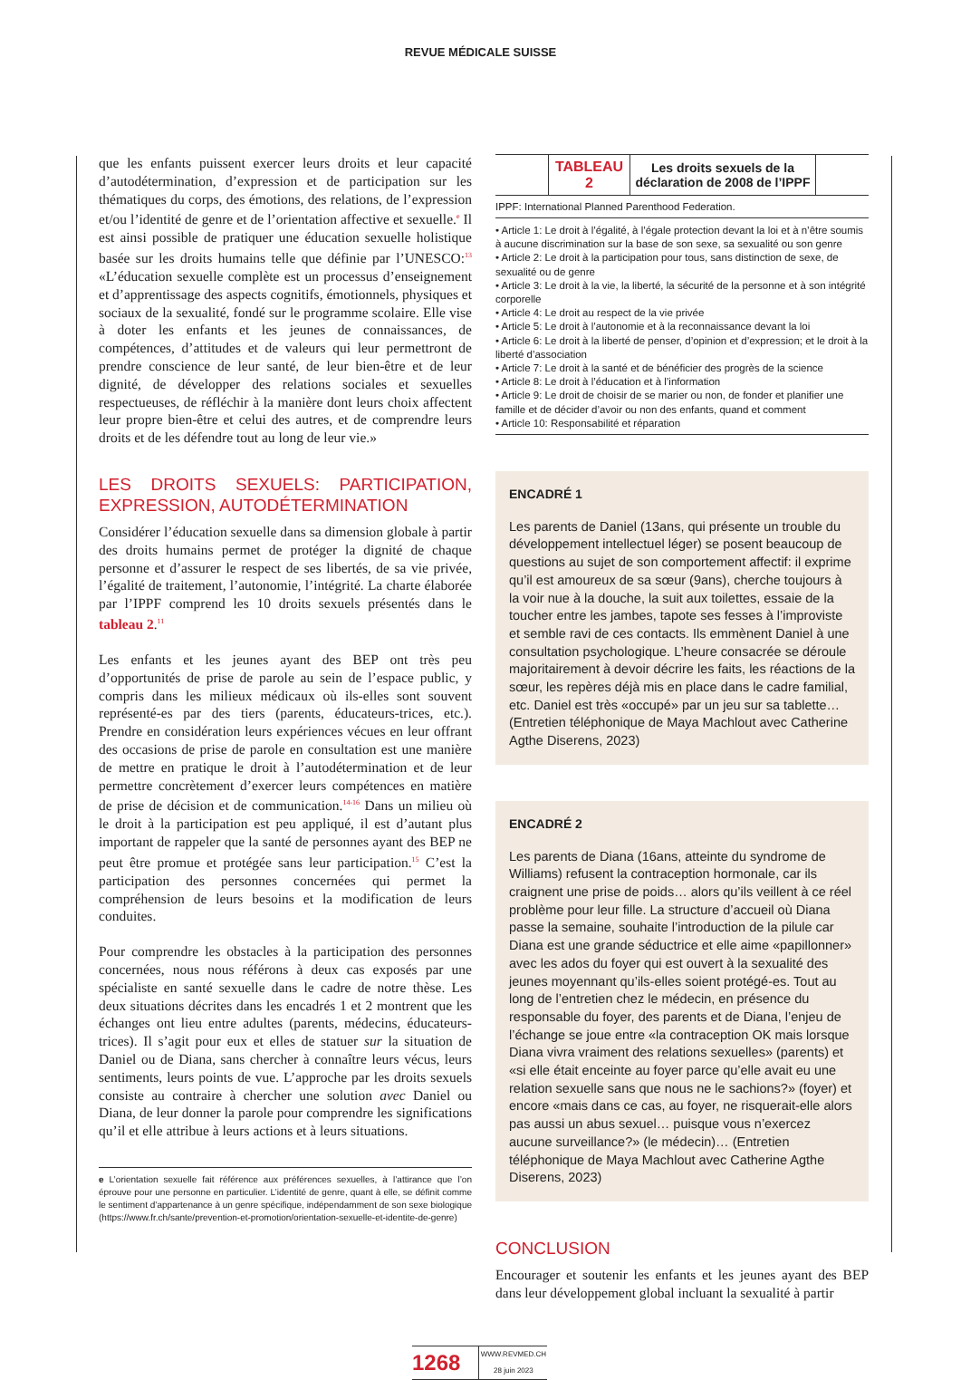REVUE MÉDICALE SUISSE
que les enfants puissent exercer leurs droits et leur capacité d’autodétermination, d’expression et de participation sur les thématiques du corps, des émotions, des relations, de l’expression et/ou l’identité de genre et de l’orientation affective et sexuelle.<sup>e</sup> Il est ainsi possible de pratiquer une éducation sexuelle holistique basée sur les droits humains telle que définie par l’UNESCO:<sup>13</sup> «L’éducation sexuelle complète est un processus d’enseignement et d’apprentissage des aspects cognitifs, émotionnels, physiques et sociaux de la sexualité, fondé sur le programme scolaire. Elle vise à doter les enfants et les jeunes de connaissances, de compétences, d’attitudes et de valeurs qui leur permettront de prendre conscience de leur santé, de leur bien-être et de leur dignité, de développer des relations sociales et sexuelles respectueuses, de réfléchir à la manière dont leurs choix affectent leur propre bien-être et celui des autres, et de comprendre leurs droits et de les défendre tout au long de leur vie.»
LES DROITS SEXUELS: PARTICIPATION, EXPRESSION, AUTODÉTERMINATION
Considérer l’éducation sexuelle dans sa dimension globale à partir des droits humains permet de protéger la dignité de chaque personne et d’assurer le respect de ses libertés, de sa vie privée, l’égalité de traitement, l’autonomie, l’intégrité. La charte élaborée par l’IPPF comprend les 10 droits sexuels présentés dans le tableau 2.<sup>11</sup>
Les enfants et les jeunes ayant des BEP ont très peu d’opportunités de prise de parole au sein de l’espace public, y compris dans les milieux médicaux où ils-elles sont souvent représenté-es par des tiers (parents, éducateurs-trices, etc.). Prendre en considération leurs expériences vécues en leur offrant des occasions de prise de parole en consultation est une manière de mettre en pratique le droit à l’autodétermination et de leur permettre concrètement d’exercer leurs compétences en matière de prise de décision et de communication.<sup>14-16</sup> Dans un milieu où le droit à la participation est peu appliqué, il est d’autant plus important de rappeler que la santé de personnes ayant des BEP ne peut être promue et protégée sans leur participation.<sup>15</sup> C’est la participation des personnes concernées qui permet la compréhension de leurs besoins et la modification de leurs conduites.
Pour comprendre les obstacles à la participation des personnes concernées, nous nous référons à deux cas exposés par une spécialiste en santé sexuelle dans le cadre de notre thèse. Les deux situations décrites dans les encadrés 1 et 2 montrent que les échanges ont lieu entre adultes (parents, médecins, éducateurs-trices). Il s’agit pour eux et elles de statuer sur la situation de Daniel ou de Diana, sans chercher à connaître leurs vécus, leurs sentiments, leurs points de vue. L’approche par les droits sexuels consiste au contraire à chercher une solution avec Daniel ou Diana, de leur donner la parole pour comprendre les significations qu’il et elle attribue à leurs actions et à leurs situations.
e L’orientation sexuelle fait référence aux préférences sexuelles, à l’attirance que l’on éprouve pour une personne en particulier. L’identité de genre, quant à elle, se définit comme le sentiment d’appartenance à un genre spécifique, indépendamment de son sexe biologique (https://www.fr.ch/sante/prevention-et-promotion/orientation-sexuelle-et-identite-de-genre)
| | TABLEAU 2 | Les droits sexuels de la déclaration de 2008 de l’IPPF | |
IPPF: International Planned Parenthood Federation.
• Article 1: Le droit à l’égalité, à l’égale protection devant la loi et à n’être soumis à aucune discrimination sur la base de son sexe, sa sexualité ou son genre
• Article 2: Le droit à la participation pour tous, sans distinction de sexe, de sexualité ou de genre
• Article 3: Le droit à la vie, la liberté, la sécurité de la personne et à son intégrité corporelle
• Article 4: Le droit au respect de la vie privée
• Article 5: Le droit à l’autonomie et à la reconnaissance devant la loi
• Article 6: Le droit à la liberté de penser, d’opinion et d’expression; et le droit à la liberté d’association
• Article 7: Le droit à la santé et de bénéficier des progrès de la science
• Article 8: Le droit à l’éducation et à l’information
• Article 9: Le droit de choisir de se marier ou non, de fonder et planifier une famille et de décider d’avoir ou non des enfants, quand et comment
• Article 10: Responsabilité et réparation
ENCADRÉ 1
Les parents de Daniel (13ans, qui présente un trouble du développement intellectuel léger) se posent beaucoup de questions au sujet de son comportement affectif: il exprime qu’il est amoureux de sa sœur (9ans), cherche toujours à la voir nue à la douche, la suit aux toilettes, essaie de la toucher entre les jambes, tapote ses fesses à l’improviste et semble ravi de ces contacts. Ils emmènent Daniel à une consultation psychologique. L’heure consacrée se déroule majoritairement à devoir décrire les faits, les réactions de la sœur, les repères déjà mis en place dans le cadre familial, etc. Daniel est très «occupé» par un jeu sur sa tablette… (Entretien téléphonique de Maya Machlout avec Catherine Agthe Diserens, 2023)
ENCADRÉ 2
Les parents de Diana (16ans, atteinte du syndrome de Williams) refusent la contraception hormonale, car ils craignent une prise de poids… alors qu’ils veillent à ce réel problème pour leur fille. La structure d’accueil où Diana passe la semaine, souhaite l’introduction de la pilule car Diana est une grande séductrice et elle aime «papillonner» avec les ados du foyer qui est ouvert à la sexualité des jeunes moyennant qu’ils-elles soient protégé-es. Tout au long de l’entretien chez le médecin, en présence du responsable du foyer, des parents et de Diana, l’enjeu de l’échange se joue entre «la contraception OK mais lorsque Diana vivra vraiment des relations sexuelles» (parents) et «si elle était enceinte au foyer parce qu’elle avait eu une relation sexuelle sans que nous ne le sachions?» (foyer) et encore «mais dans ce cas, au foyer, ne risquerait-elle alors pas aussi un abus sexuel… puisque vous n’exercez aucune surveillance?» (le médecin)… (Entretien téléphonique de Maya Machlout avec Catherine Agthe Diserens, 2023)
CONCLUSION
Encourager et soutenir les enfants et les jeunes ayant des BEP dans leur développement global incluant la sexualité à partir
1268
WWW.REVMED.CH
28 juin 2023